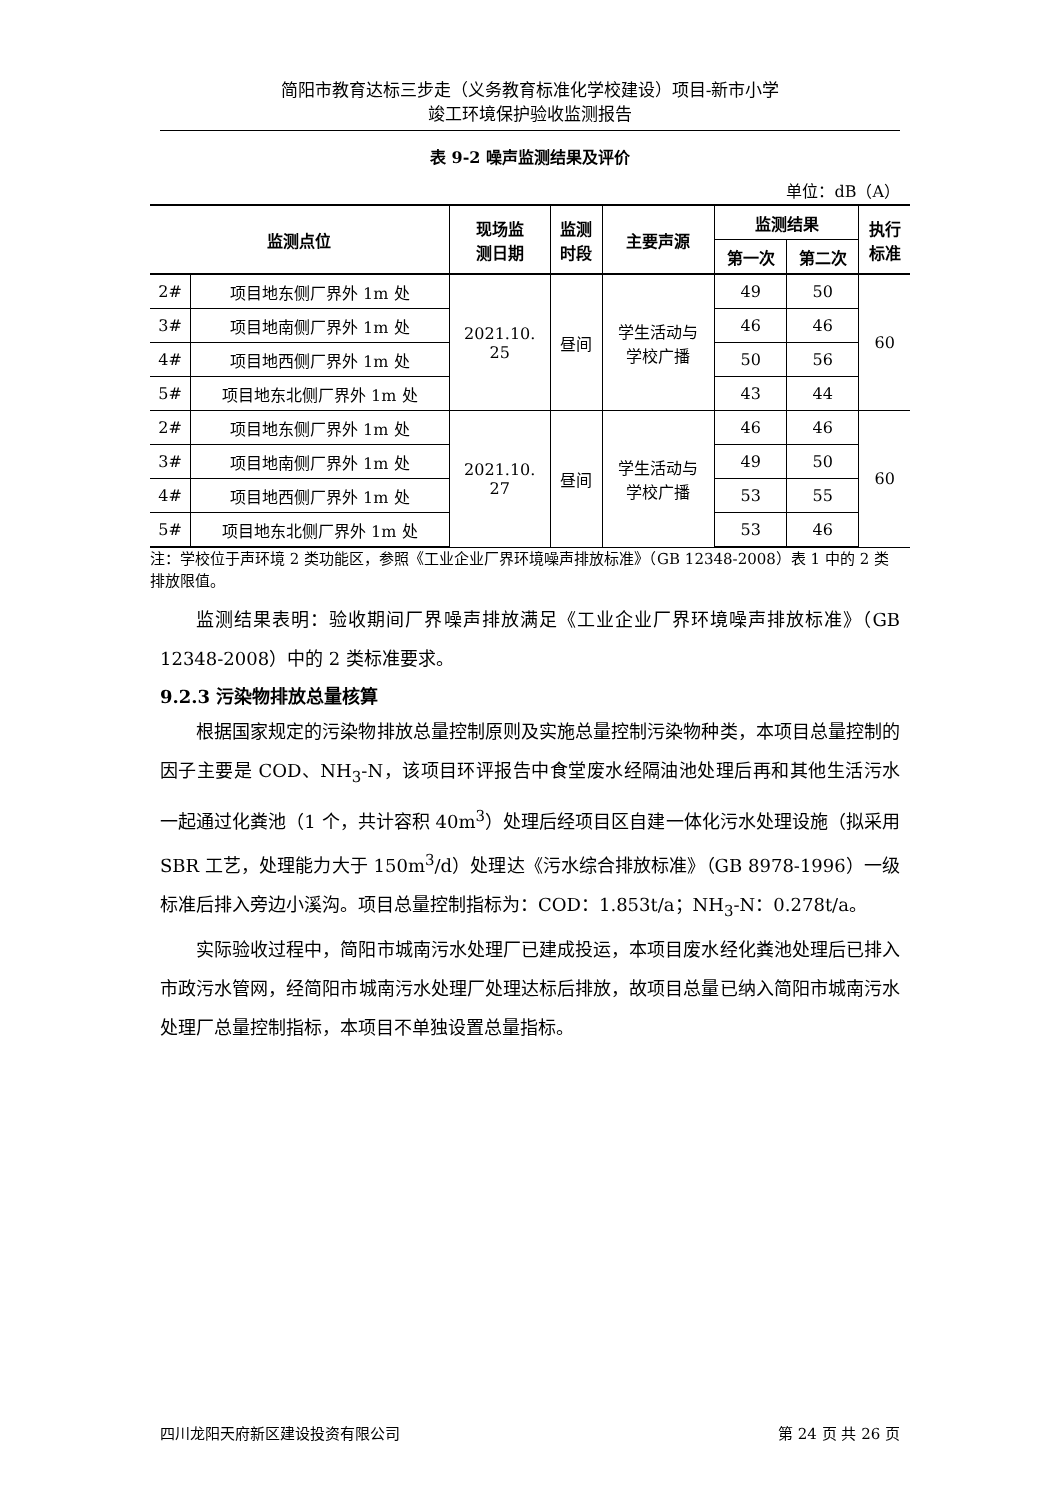简阳市教育达标三步走（义务教育标准化学校建设）项目-新市小学
竣工环境保护验收监测报告
表 9-2 噪声监测结果及评价
单位：dB（A）
| 监测点位 | | 现场监 测日期 | 监测 时段 | 主要声源 | 监测结果 | | 执行 标准 |
| --- | --- | --- | --- | --- | --- | --- | --- |
| | | | | | 第一次 | 第二次 | |
| 2# | 项目地东侧厂界外 1m 处 | 2021.10. 25 | 昼间 | 学生活动与 学校广播 | 49 | 50 | 60 |
| 3# | 项目地南侧厂界外 1m 处 | | | | 46 | 46 | |
| 4# | 项目地西侧厂界外 1m 处 | | | | 50 | 56 | |
| 5# | 项目地东北侧厂界外 1m 处 | | | | 43 | 44 | |
| 2# | 项目地东侧厂界外 1m 处 | 2021.10. 27 | 昼间 | 学生活动与 学校广播 | 46 | 46 | 60 |
| 3# | 项目地南侧厂界外 1m 处 | | | | 49 | 50 | |
| 4# | 项目地西侧厂界外 1m 处 | | | | 53 | 55 | |
| 5# | 项目地东北侧厂界外 1m 处 | | | | 53 | 46 | |
注：学校位于声环境 2 类功能区，参照《工业企业厂界环境噪声排放标准》（GB 12348-2008）表 1 中的 2 类排放限值。
监测结果表明：验收期间厂界噪声排放满足《工业企业厂界环境噪声排放标准》（GB 12348-2008）中的 2 类标准要求。
9.2.3 污染物排放总量核算
根据国家规定的污染物排放总量控制原则及实施总量控制污染物种类，本项目总量控制的因子主要是 COD、NH<sub>3</sub>-N，该项目环评报告中食堂废水经隔油池处理后再和其他生活污水一起通过化粪池（1 个，共计容积 40m<sup>3</sup>）处理后经项目区自建一体化污水处理设施（拟采用 SBR 工艺，处理能力大于 150m<sup>3</sup>/d）处理达《污水综合排放标准》（GB 8978-1996）一级标准后排入旁边小溪沟。项目总量控制指标为：COD：1.853t/a；NH<sub>3</sub>-N：0.278t/a。
实际验收过程中，简阳市城南污水处理厂已建成投运，本项目废水经化粪池处理后已排入市政污水管网，经简阳市城南污水处理厂处理达标后排放，故项目总量已纳入简阳市城南污水处理厂总量控制指标，本项目不单独设置总量指标。
四川龙阳天府新区建设投资有限公司 第 24 页 共 26 页